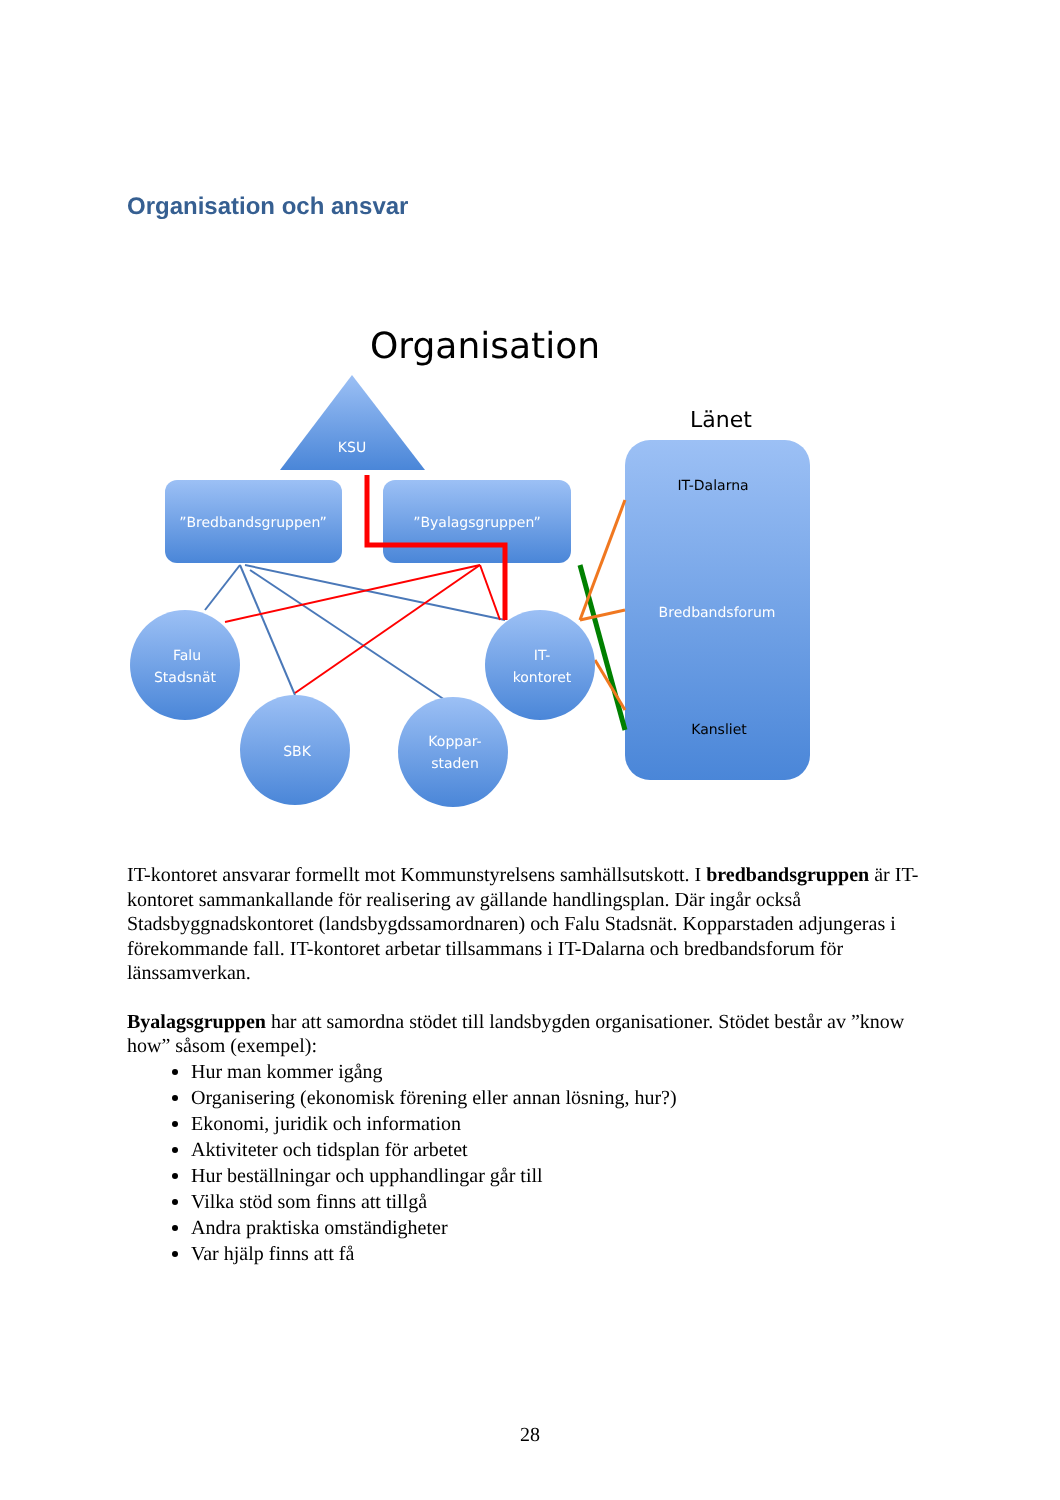Organisation och ansvar
Organisation
KSU
”Bredbandsgruppen”
”Byalagsgruppen”
Länet
IT-Dalarna
Bredbandsforum
Kansliet
Falu
Stadsnät
SBK
Koppar-
staden
IT-
kontoret
IT-kontoret ansvarar formellt mot Kommunstyrelsens samhällsutskott. I bredbandsgruppen är IT-kontoret sammankallande för realisering av gällande handlingsplan. Där ingår också Stadsbyggnadskontoret (landsbygdssamordnaren) och Falu Stadsnät. Kopparstaden adjungeras i förekommande fall. IT-kontoret arbetar tillsammans i IT-Dalarna och bredbandsforum för länssamverkan.
Byalagsgruppen har att samordna stödet till landsbygden organisationer. Stödet består av ”know how” såsom (exempel):
Hur man kommer igång
Organisering (ekonomisk förening eller annan lösning, hur?)
Ekonomi, juridik och information
Aktiviteter och tidsplan för arbetet
Hur beställningar och upphandlingar går till
Vilka stöd som finns att tillgå
Andra praktiska omständigheter
Var hjälp finns att få
28